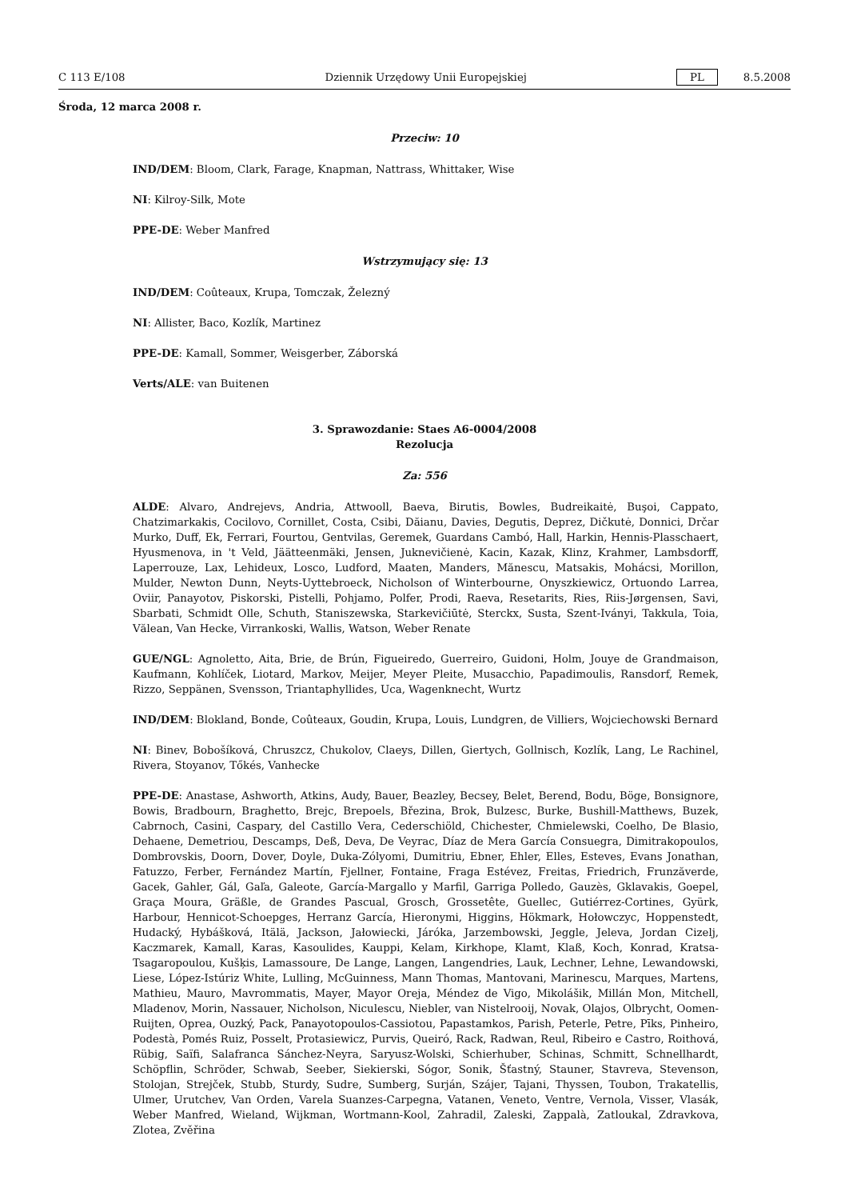C 113 E/108 Dziennik Urzędowy Unii Europejskiej PL 8.5.2008
Środa, 12 marca 2008 r.
Przeciw: 10
IND/DEM: Bloom, Clark, Farage, Knapman, Nattrass, Whittaker, Wise
NI: Kilroy-Silk, Mote
PPE-DE: Weber Manfred
Wstrzymujący się: 13
IND/DEM: Coûteaux, Krupa, Tomczak, Železný
NI: Allister, Baco, Kozlík, Martinez
PPE-DE: Kamall, Sommer, Weisgerber, Záborská
Verts/ALE: van Buitenen
3. Sprawozdanie: Staes A6-0004/2008
Rezolucja
Za: 556
ALDE: Alvaro, Andrejevs, Andria, Attwooll, Baeva, Birutis, Bowles, Budreikaitė, Buşoi, Cappato, Chatzimarkakis, Cocilovo, Cornillet, Costa, Csibi, Dăianu, Davies, Degutis, Deprez, Dičkutė, Donnici, Drčar Murko, Duff, Ek, Ferrari, Fourtou, Gentvilas, Geremek, Guardans Cambó, Hall, Harkin, Hennis-Plasschaert, Hyusmenova, in 't Veld, Jäätteenmäki, Jensen, Juknevičienė, Kacin, Kazak, Klinz, Krahmer, Lambsdorff, Laperrouze, Lax, Lehideux, Losco, Ludford, Maaten, Manders, Mănescu, Matsakis, Mohácsi, Morillon, Mulder, Newton Dunn, Neyts-Uyttebroeck, Nicholson of Winterbourne, Onyszkiewicz, Ortuondo Larrea, Oviir, Panayotov, Piskorski, Pistelli, Pohjamo, Polfer, Prodi, Raeva, Resetarits, Ries, Riis-Jørgensen, Savi, Sbarbati, Schmidt Olle, Schuth, Staniszewska, Starkevičiūtė, Sterckx, Susta, Szent-Iványi, Takkula, Toia, Vălean, Van Hecke, Virrankoski, Wallis, Watson, Weber Renate
GUE/NGL: Agnoletto, Aita, Brie, de Brún, Figueiredo, Guerreiro, Guidoni, Holm, Jouye de Grandmaison, Kaufmann, Kohlíček, Liotard, Markov, Meijer, Meyer Pleite, Musacchio, Papadimoulis, Ransdorf, Remek, Rizzo, Seppänen, Svensson, Triantaphyllides, Uca, Wagenknecht, Wurtz
IND/DEM: Blokland, Bonde, Coûteaux, Goudin, Krupa, Louis, Lundgren, de Villiers, Wojciechowski Bernard
NI: Binev, Bobošíková, Chruszcz, Chukolov, Claeys, Dillen, Giertych, Gollnisch, Kozlík, Lang, Le Rachinel, Rivera, Stoyanov, Tőkés, Vanhecke
PPE-DE: Anastase, Ashworth, Atkins, Audy, Bauer, Beazley, Becsey, Belet, Berend, Bodu, Böge, Bonsignore, Bowis, Bradbourn, Braghetto, Brejc, Brepoels, Březina, Brok, Bulzesc, Burke, Bushill-Matthews, Buzek, Cabrnoch, Casini, Caspary, del Castillo Vera, Cederschiöld, Chichester, Chmielewski, Coelho, De Blasio, Dehaene, Demetriou, Descamps, Deß, Deva, De Veyrac, Díaz de Mera García Consuegra, Dimitrakopoulos, Dombrovskis, Doorn, Dover, Doyle, Duka-Zólyomi, Dumitriu, Ebner, Ehler, Elles, Esteves, Evans Jonathan, Fatuzzo, Ferber, Fernández Martín, Fjellner, Fontaine, Fraga Estévez, Freitas, Friedrich, Frunzăverde, Gacek, Gahler, Gál, Gaľa, Galeote, García-Margallo y Marfil, Garriga Polledo, Gauzès, Gklavakis, Goepel, Graça Moura, Gräßle, de Grandes Pascual, Grosch, Grossetête, Guellec, Gutiérrez-Cortines, Gyürk, Harbour, Hennicot-Schoepges, Herranz García, Hieronymi, Higgins, Hökmark, Hołowczyc, Hoppenstedt, Hudacký, Hybášková, Itälä, Jackson, Jałowiecki, Járóka, Jarzembowski, Jeggle, Jeleva, Jordan Cizelj, Kaczmarek, Kamall, Karas, Kasoulides, Kauppi, Kelam, Kirkhope, Klamt, Klaß, Koch, Konrad, Kratsa-Tsagaropoulou, Kušķis, Lamassoure, De Lange, Langen, Langendries, Lauk, Lechner, Lehne, Lewandowski, Liese, López-Istúriz White, Lulling, McGuinness, Mann Thomas, Mantovani, Marinescu, Marques, Martens, Mathieu, Mauro, Mavrommatis, Mayer, Mayor Oreja, Méndez de Vigo, Mikolášik, Millán Mon, Mitchell, Mladenov, Morin, Nassauer, Nicholson, Niculescu, Niebler, van Nistelrooij, Novak, Olajos, Olbrycht, Oomen-Ruijten, Oprea, Ouzký, Pack, Panayotopoulos-Cassiotou, Papastamkos, Parish, Peterle, Petre, Pīks, Pinheiro, Podestà, Pomés Ruiz, Posselt, Protasiewicz, Purvis, Queiró, Rack, Radwan, Reul, Ribeiro e Castro, Roithová, Rübig, Saïfi, Salafranca Sánchez-Neyra, Saryusz-Wolski, Schierhuber, Schinas, Schmitt, Schnellhardt, Schöpflin, Schröder, Schwab, Seeber, Siekierski, Sógor, Sonik, Šťastný, Stauner, Stavreva, Stevenson, Stolojan, Strejček, Stubb, Sturdy, Sudre, Sumberg, Surján, Szájer, Tajani, Thyssen, Toubon, Trakatellis, Ulmer, Urutchev, Van Orden, Varela Suanzes-Carpegna, Vatanen, Veneto, Ventre, Vernola, Visser, Vlasák, Weber Manfred, Wieland, Wijkman, Wortmann-Kool, Zahradil, Zaleski, Zappalà, Zatloukal, Zdravkova, Zlotea, Zvěřina